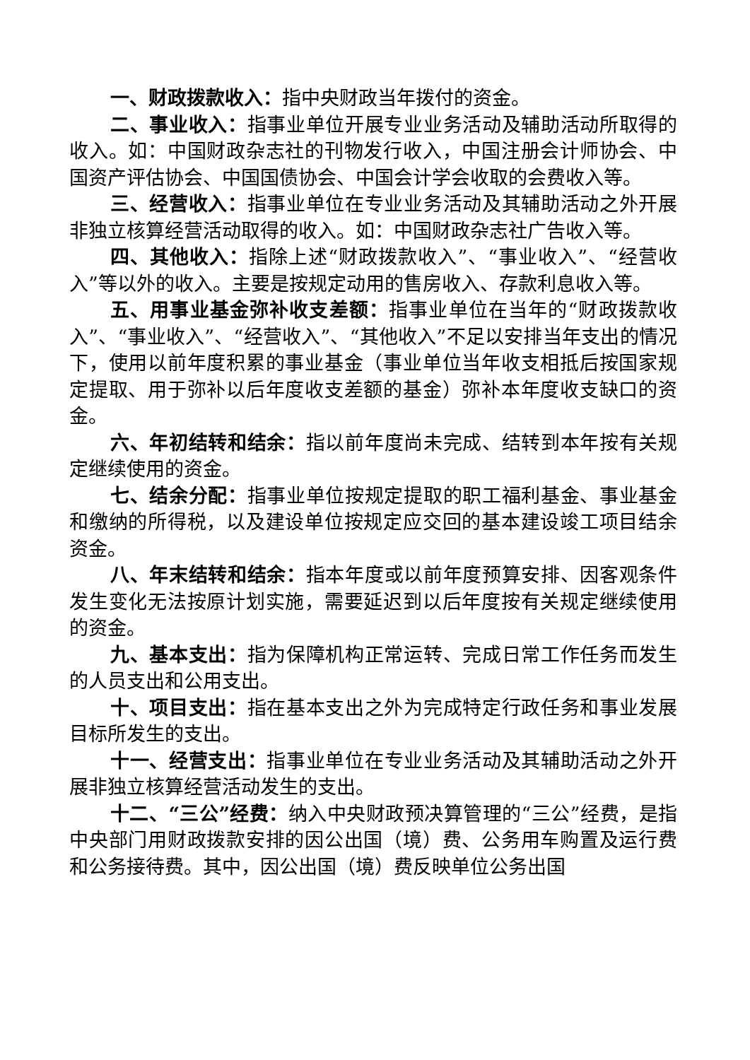一、财政拨款收入：指中央财政当年拨付的资金。
二、事业收入：指事业单位开展专业业务活动及辅助活动所取得的收入。如：中国财政杂志社的刊物发行收入，中国注册会计师协会、中国资产评估协会、中国国债协会、中国会计学会收取的会费收入等。
三、经营收入：指事业单位在专业业务活动及其辅助活动之外开展非独立核算经营活动取得的收入。如：中国财政杂志社广告收入等。
四、其他收入：指除上述“财政拨款收入”、“事业收入”、“经营收入”等以外的收入。主要是按规定动用的售房收入、存款利息收入等。
五、用事业基金弥补收支差额：指事业单位在当年的“财政拨款收入”、“事业收入”、“经营收入”、“其他收入”不足以安排当年支出的情况下，使用以前年度积累的事业基金（事业单位当年收支相抵后按国家规定提取、用于弥补以后年度收支差额的基金）弥补本年度收支缺口的资金。
六、年初结转和结余：指以前年度尚未完成、结转到本年按有关规定继续使用的资金。
七、结余分配：指事业单位按规定提取的职工福利基金、事业基金和缴纳的所得税，以及建设单位按规定应交回的基本建设竣工项目结余资金。
八、年末结转和结余：指本年度或以前年度预算安排、因客观条件发生变化无法按原计划实施，需要延迟到以后年度按有关规定继续使用的资金。
九、基本支出：指为保障机构正常运转、完成日常工作任务而发生的人员支出和公用支出。
十、项目支出：指在基本支出之外为完成特定行政任务和事业发展目标所发生的支出。
十一、经营支出：指事业单位在专业业务活动及其辅助活动之外开展非独立核算经营活动发生的支出。
十二、“三公”经费：纳入中央财政预决算管理的“三公”经费，是指中央部门用财政拨款安排的因公出国（境）费、公务用车购置及运行费和公务接待费。其中，因公出国（境）费反映单位公务出国